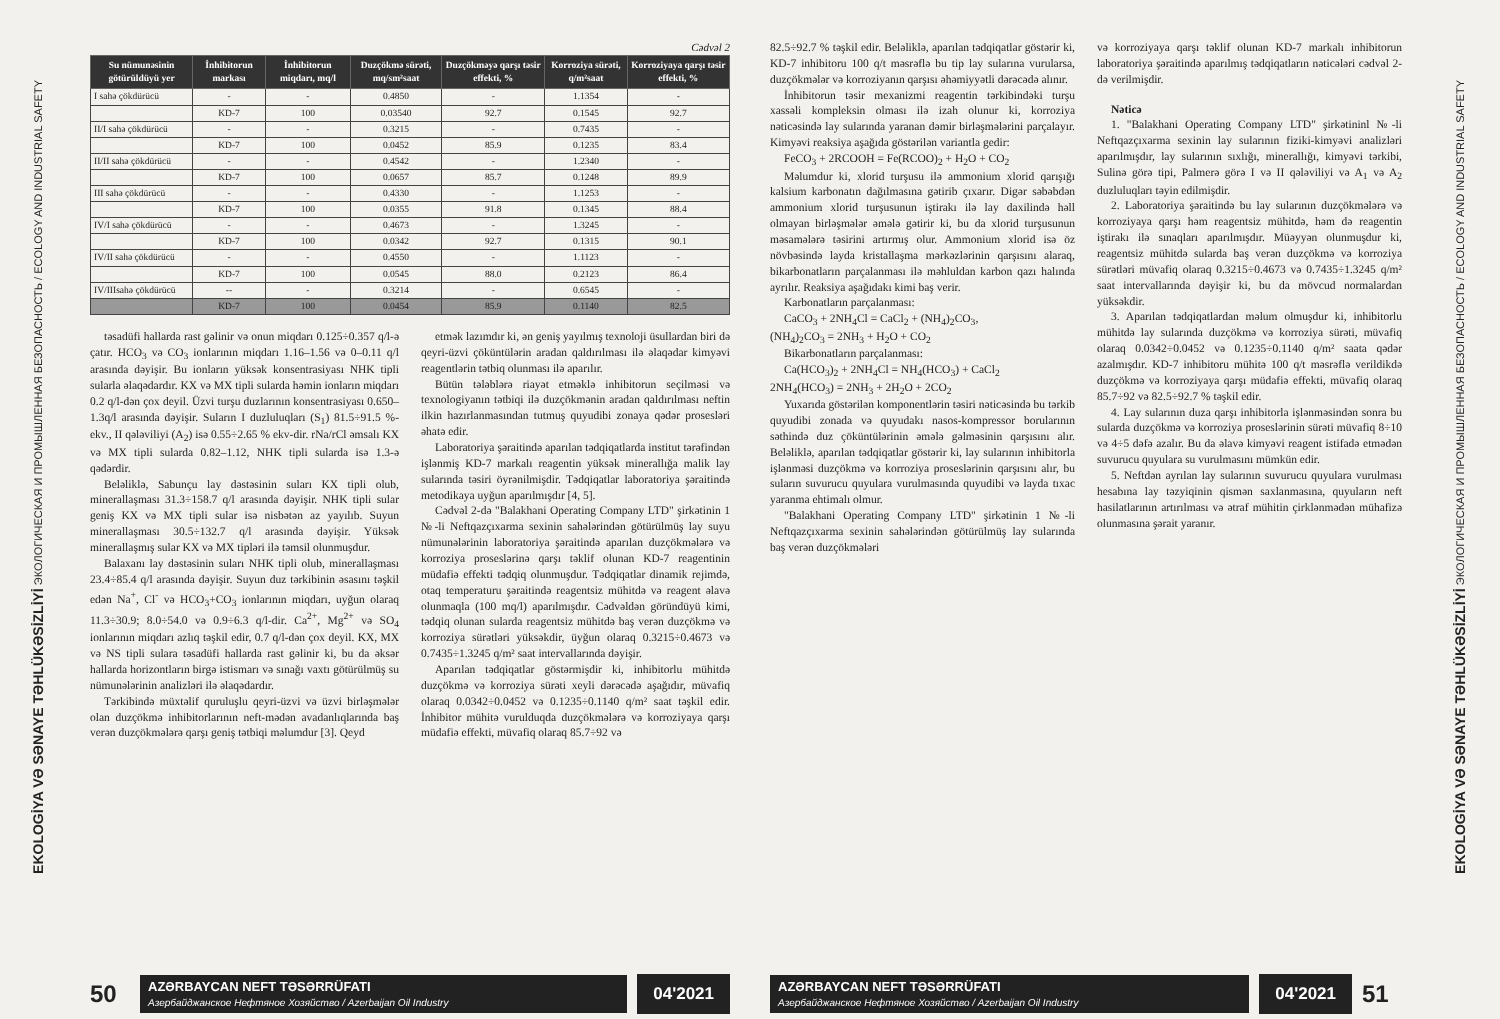EKOLOGİYA VƏ SƏNAYE TƏHLÜKƏSİZLİYİ ЭКОЛОГИЧЕСКАЯ И ПРОМЫШЛЕННАЯ БЕЗОПАСНОСТЬ / ECOLOGY AND INDUSTRIAL SAFETY
Cədvəl 2
| Su nümunəsinin götürüldüyü yer | İnhibitorun markası | İnhibitorun miqdarı, mq/l | Duzçökmə sürəti, mq/sm²saat | Duzçökməyə qarşı təsir effekti, % | Korroziya sürəti, q/m²saat | Korroziyaya qarşı təsir effekti, % |
| --- | --- | --- | --- | --- | --- | --- |
| I sahə çökdürücü | - | - | 0.4850 | - | 1.1354 | - |
| | KD-7 | 100 | 0.03540 | 92.7 | 0.1545 | 92.7 |
| II/I sahə çökdürücü | - | - | 0.3215 | - | 0.7435 | - |
| | KD-7 | 100 | 0.0452 | 85.9 | 0.1235 | 83.4 |
| II/II sahə çökdürücü | - | - | 0.4542 | - | 1.2340 | - |
| | KD-7 | 100 | 0.0657 | 85.7 | 0.1248 | 89.9 |
| III sahə çökdürücü | - | - | 0.4330 | - | 1.1253 | - |
| | KD-7 | 100 | 0.0355 | 91.8 | 0.1345 | 88.4 |
| IV/I sahə çökdürücü | - | - | 0.4673 | - | 1.3245 | - |
| | KD-7 | 100 | 0.0342 | 92.7 | 0.1315 | 90.1 |
| IV/II sahə çökdürücü | - | - | 0.4550 | - | 1.1123 | - |
| | KD-7 | 100 | 0.0545 | 88.0 | 0.2123 | 86.4 |
| IV/IIIsahə çökdürücü | -- | - | 0.3214 | - | 0.6545 | - |
| | KD-7 | 100 | 0.0454 | 85.9 | 0.1140 | 82.5 |
təsadüfi hallarda rast gəlinir və onun miqdarı 0.125÷0.357 q/l-ə çatır. HCO<sub>3</sub> və CO<sub>3</sub> ionlarının miqdarı 1.16–1.56 və 0–0.11 q/l arasında dəyişir. Bu ionların yüksək konsentrasiyası NHK tipli sularla əlaqədardır. KX və MX tipli sularda həmin ionların miqdarı 0.2 q/l-dən çox deyil. Üzvi turşu duzlarının konsentrasiyası 0.650–1.3q/l arasında dəyişir. Suların I duzluluqları (S<sub>1</sub>) 81.5÷91.5 %-ekv., II qələviliyi (A<sub>2</sub>) isə 0.55÷2.65 % ekv-dir. rNa/rCl əmsalı KX və MX tipli sularda 0.82–1.12, NHK tipli sularda isə 1.3-ə qədərdir.
Beləliklə, Sabunçu lay dəstəsinin suları KX tipli olub, minerallaşması 31.3÷158.7 q/l arasında dəyişir. NHK tipli sular geniş KX və MX tipli sular isə nisbətən az yayılıb. Suyun minerallaşması 30.5÷132.7 q/l arasında dəyişir. Yüksək minerallaşmış sular KX və MX tipləri ilə təmsil olunmuşdur.
Balaxanı lay dəstəsinin suları NHK tipli olub, minerallaşması 23.4÷85.4 q/l arasında dəyişir. Suyun duz tərkibinin əsasını təşkil edən Na<sup>+</sup>, Cl<sup>-</sup> və HCO<sub>3</sub>+CO<sub>3</sub> ionlarının miqdarı, uyğun olaraq 11.3÷30.9; 8.0÷54.0 və 0.9÷6.3 q/l-dir. Ca<sup>2+</sup>, Mg<sup>2+</sup> və SO<sub>4</sub> ionlarının miqdarı azlıq təşkil edir, 0.7 q/l-dən çox deyil. KX, MX və NS tipli sulara təsadüfi hallarda rast gəlinir ki, bu da əksər hallarda horizontların birgə istismarı və sınağı vaxtı götürülmüş su nümunələrinin analizləri ilə əlaqədardır.
Tərkibində müxtəlif quruluşlu qeyri-üzvi və üzvi birləşmələr olan duzçökmə inhibitorlarının neft-mədən avadanlıqlarında baş verən duzçökmələrə qarşı geniş tətbiqi məlumdur [3]. Qeyd
etmək lazımdır ki, ən geniş yayılmış texnoloji üsullardan biri də qeyri-üzvi çöküntülərin aradan qaldırılması ilə əlaqədar kimyəvi reagentlərin tətbiq olunması ilə aparılır.
Bütün tələblərə riayət etməklə inhibitorun seçilməsi və texnologiyanın tətbiqi ilə duzçökmənin aradan qaldırılması neftin ilkin hazırlanmasından tutmuş quyudibi zonaya qədər prosesləri əhatə edir.
Laboratoriya şəraitində aparılan tədqiqatlarda institut tərəfindən işlənmiş KD-7 markalı reagentin yüksək minerallığa malik lay sularında təsiri öyrənilmişdir. Tədqiqatlar laboratoriya şəraitində metodikaya uyğun aparılmışdır [4, 5].
Cədvəl 2-də "Balakhani Operating Company LTD" şirkətinin 1 №-li Neftqazçıxarma sexinin sahələrindən götürülmüş lay suyu nümunələrinin laboratoriya şəraitində aparılan duzçökmələrə və korroziya proseslərinə qarşı təklif olunan KD-7 reagentinin müdafiə effekti tədqiq olunmuşdur. Tədqiqatlar dinamik rejimdə, otaq temperaturu şəraitində reagentsiz mühitdə və reagent əlavə olunmaqla (100 mq/l) aparılmışdır. Cədvəldən göründüyü kimi, tədqiq olunan sularda reagentsiz mühitdə baş verən duzçökmə və korroziya sürətləri yüksəkdir, üyğun olaraq 0.3215÷0.4673 və 0.7435÷1.3245 q/m² saat intervallarında dəyişir.
Aparılan tədqiqatlar göstərmişdir ki, inhibitorlu mühitdə duzçökmə və korroziya sürəti xeyli dərəcədə aşağıdır, müvafiq olaraq 0.0342÷0.0452 və 0.1235÷0.1140 q/m² saat təşkil edir. İnhibitor mühitə vurulduqda duzçökmələrə və korroziyaya qarşı müdafiə effekti, müvafiq olaraq 85.7÷92 və
50
AZƏRBAYCAN NEFT TƏSƏRRÜFATI
Азербайджанское Нефтяное Хозяйство / Azerbaijan Oil Industry
04'2021
82.5÷92.7 % təşkil edir. Beləliklə, aparılan tədqiqatlar göstərir ki, KD-7 inhibitoru 100 q/t məsrəflə bu tip lay sularına vurularsa, duzçökmələr və korroziyanın qarşısı əhəmiyyətli dərəcədə alınır.
İnhibitorun təsir mexanizmi reagentin tərkibindəki turşu xassəli kompleksin olması ilə izah olunur ki, korroziya nəticəsində lay sularında yaranan dəmir birləşmələrini parçalayır. Kimyəvi reaksiya aşağıda göstərilən variantla gedir:
FeCO<sub>3</sub> + 2RCOOH = Fe(RCOO)<sub>2</sub> + H<sub>2</sub>O + CO<sub>2</sub>
Məlumdur ki, xlorid turşusu ilə ammonium xlorid qarışığı kalsium karbonatın dağılmasına gətirib çıxarır. Digər səbəbdən ammonium xlorid turşusunun iştirakı ilə lay daxilində həll olmayan birləşmələr əmələ gətirir ki, bu da xlorid turşusunun məsamələrə təsirini artırmış olur. Ammonium xlorid isə öz növbəsində layda kristallaşma mərkəzlərinin qarşısını alaraq, bikarbonatların parçalanması ilə məhluldan karbon qazı halında ayrılır. Reaksiya aşağıdakı kimi baş verir.
Karbonatların parçalanması:
CaCO<sub>3</sub> + 2NH<sub>4</sub>Cl = CaCl<sub>2</sub> + (NH<sub>4</sub>)<sub>2</sub>CO<sub>3</sub>,
(NH<sub>4</sub>)<sub>2</sub>CO<sub>3</sub> = 2NH<sub>3</sub> + H<sub>2</sub>O + CO<sub>2</sub>
Bikarbonatların parçalanması:
Ca(HCO<sub>3</sub>)<sub>2</sub> + 2NH<sub>4</sub>Cl = NH<sub>4</sub>(HCO<sub>3</sub>) + CaCl<sub>2</sub>
2NH<sub>4</sub>(HCO<sub>3</sub>) = 2NH<sub>3</sub> + 2H<sub>2</sub>O + 2CO<sub>2</sub>
Yuxarıda göstərilən komponentlərin təsiri nəticəsində bu tərkib quyudibi zonada və quyudakı nasos-kompressor borularının səthində duz çöküntülərinin əmələ gəlməsinin qarşısını alır. Beləliklə, aparılan tədqiqatlar göstərir ki, lay sularının inhibitorla işlənməsi duzçökmə və korroziya proseslərinin qarşısını alır, bu suların suvurucu quyulara vurulmasında quyudibi və layda tıxac yaranma ehtimalı olmur.
"Balakhani Operating Company LTD" şirkətinin 1 №-li Neftqazçıxarma sexinin sahələrindən götürülmüş lay sularında baş verən duzçökmələri
və korroziyaya qarşı təklif olunan KD-7 markalı inhibitorun laboratoriya şəraitində aparılmış tədqiqatların nəticələri cədvəl 2-də verilmişdir.
Nəticə
1. "Balakhani Operating Company LTD" şirkətininl №-li Neftqazçıxarma sexinin lay sularının fiziki-kimyəvi analizləri aparılmışdır, lay sularının sıxlığı, minerallığı, kimyəvi tərkibi, Sulinə görə tipi, Palmerə görə I və II qələviliyi və A<sub>1</sub> və A<sub>2</sub> duzluluqları təyin edilmişdir.
2. Laboratoriya şəraitində bu lay sularının duzçökmələrə və korroziyaya qarşı həm reagentsiz mühitdə, həm də reagentin iştirakı ilə sınaqları aparılmışdır. Müəyyən olunmuşdur ki, reagentsiz mühitdə sularda baş verən duzçökmə və korroziya sürətləri müvafiq olaraq 0.3215÷0.4673 və 0.7435÷1.3245 q/m² saat intervallarında dəyişir ki, bu da mövcud normalardan yüksəkdir.
3. Aparılan tədqiqatlardan məlum olmuşdur ki, inhibitorlu mühitdə lay sularında duzçökmə və korroziya sürəti, müvafiq olaraq 0.0342÷0.0452 və 0.1235÷0.1140 q/m² saata qədər azalmışdır. KD-7 inhibitoru mühitə 100 q/t məsrəflə verildikdə duzçökmə və korroziyaya qarşı müdafiə effekti, müvafiq olaraq 85.7÷92 və 82.5÷92.7 % təşkil edir.
4. Lay sularının duza qarşı inhibitorla işlənməsindən sonra bu sularda duzçökmə və korroziya proseslərinin sürəti müvafiq 8÷10 və 4÷5 dəfə azalır. Bu da əlavə kimyəvi reagent istifadə etmədən suvurucu quyulara su vurulmasını mümkün edir.
5. Neftdən ayrılan lay sularının suvurucu quyulara vurulması hesabına lay təzyiqinin qismən saxlanmasına, quyuların neft hasilatlarının artırılması və ətraf mühitin çirklənmədən mühafizə olunmasına şərait yaranır.
AZƏRBAYCAN NEFT TƏSƏRRÜFATI
Азербайджанское Нефтяное Хозяйство / Azerbaijan Oil Industry
04'2021
51
EKOLOGİYA VƏ SƏNAYE TƏHLÜKƏSİZLİYİ ЭКОЛОГИЧЕСКАЯ И ПРОМЫШЛЕННАЯ БЕЗОПАСНОСТЬ / ECOLOGY AND INDUSTRIAL SAFETY